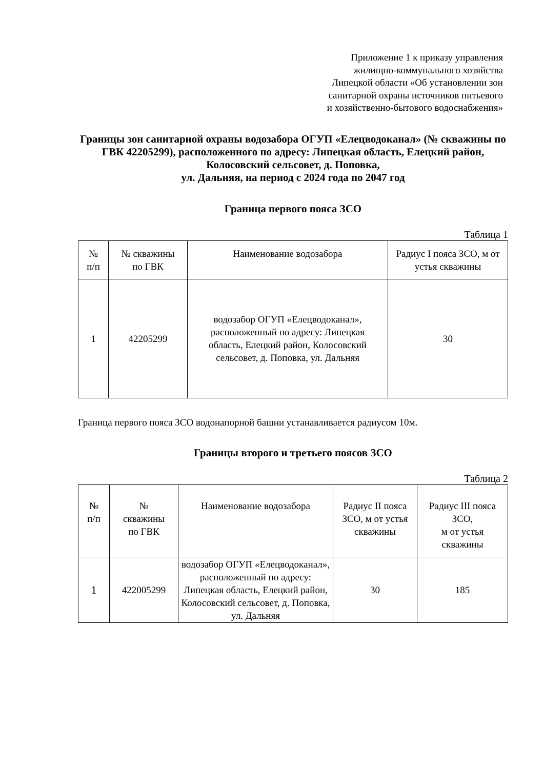Приложение 1 к приказу управления
жилищно-коммунального хозяйства
Липецкой области «Об установлении зон
санитарной охраны источников питьевого
и хозяйственно-бытового водоснабжения»
Границы зон санитарной охраны водозабора ОГУП «Елецводоканал» (№ скважины по ГВК 42205299), расположенного по адресу: Липецкая область, Елецкий район, Колосовский сельсовет, д. Поповка,
ул. Дальняя, на период с 2024 года по 2047 год
Граница первого пояса ЗСО
Таблица 1
| № п/п | № скважины по ГВК | Наименование водозабора | Радиус I пояса ЗСО, м от устья скважины |
| --- | --- | --- | --- |
| 1 | 42205299 | водозабор ОГУП «Елецводоканал», расположенный по адресу: Липецкая область, Елецкий район, Колосовский сельсовет, д. Поповка, ул. Дальняя | 30 |
Граница первого пояса ЗСО водонапорной башни устанавливается радиусом 10м.
Границы второго и третьего поясов ЗСО
Таблица 2
| № п/п | № скважины по ГВК | Наименование водозабора | Радиус II пояса ЗСО, м от устья скважины | Радиус III пояса ЗСО, м от устья скважины |
| --- | --- | --- | --- | --- |
| 1 | 422005299 | водозабор ОГУП «Елецводоканал», расположенный по адресу: Липецкая область, Елецкий район, Колосовский сельсовет, д. Поповка, ул. Дальняя | 30 | 185 |